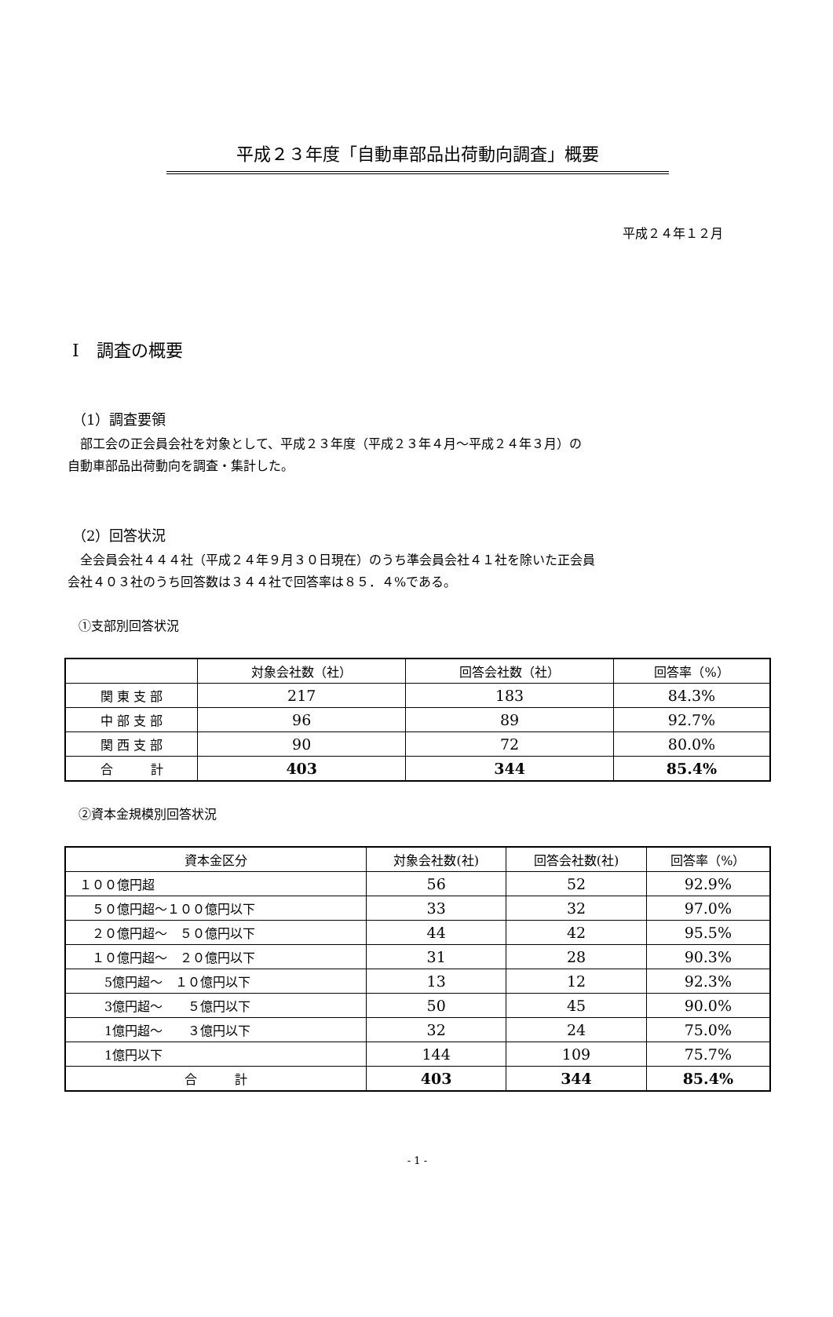平成２３年度「自動車部品出荷動向調査」概要
平成２４年１２月
Ⅰ　調査の概要
（1）調査要領
　部工会の正会員会社を対象として、平成２３年度（平成２３年４月～平成２４年３月）の
自動車部品出荷動向を調査・集計した。
（2）回答状況
　全会員会社４４４社（平成２４年９月３０日現在）のうち準会員会社４１社を除いた正会員
会社４０３社のうち回答数は３４４社で回答率は８５．４%である。
①支部別回答状況
| | 対象会社数（社） | 回答会社数（社） | 回答率（%） |
| --- | --- | --- | --- |
| 関 東 支 部 | 217 | 183 | 84.3% |
| 中 部 支 部 | 96 | 89 | 92.7% |
| 関 西 支 部 | 90 | 72 | 80.0% |
| 合 計 | 403 | 344 | 85.4% |
②資本金規模別回答状況
| 資本金区分 | 対象会社数(社) | 回答会社数(社) | 回答率（%） |
| --- | --- | --- | --- |
| １００億円超 | 56 | 52 | 92.9% |
| ５０億円超～１００億円以下 | 33 | 32 | 97.0% |
| ２０億円超～ ５０億円以下 | 44 | 42 | 95.5% |
| １０億円超～ ２０億円以下 | 31 | 28 | 90.3% |
| 5億円超～ １０億円以下 | 13 | 12 | 92.3% |
| 3億円超～ ５億円以下 | 50 | 45 | 90.0% |
| 1億円超～ ３億円以下 | 32 | 24 | 75.0% |
| 1億円以下 | 144 | 109 | 75.7% |
| 合 計 | 403 | 344 | 85.4% |
- 1 -